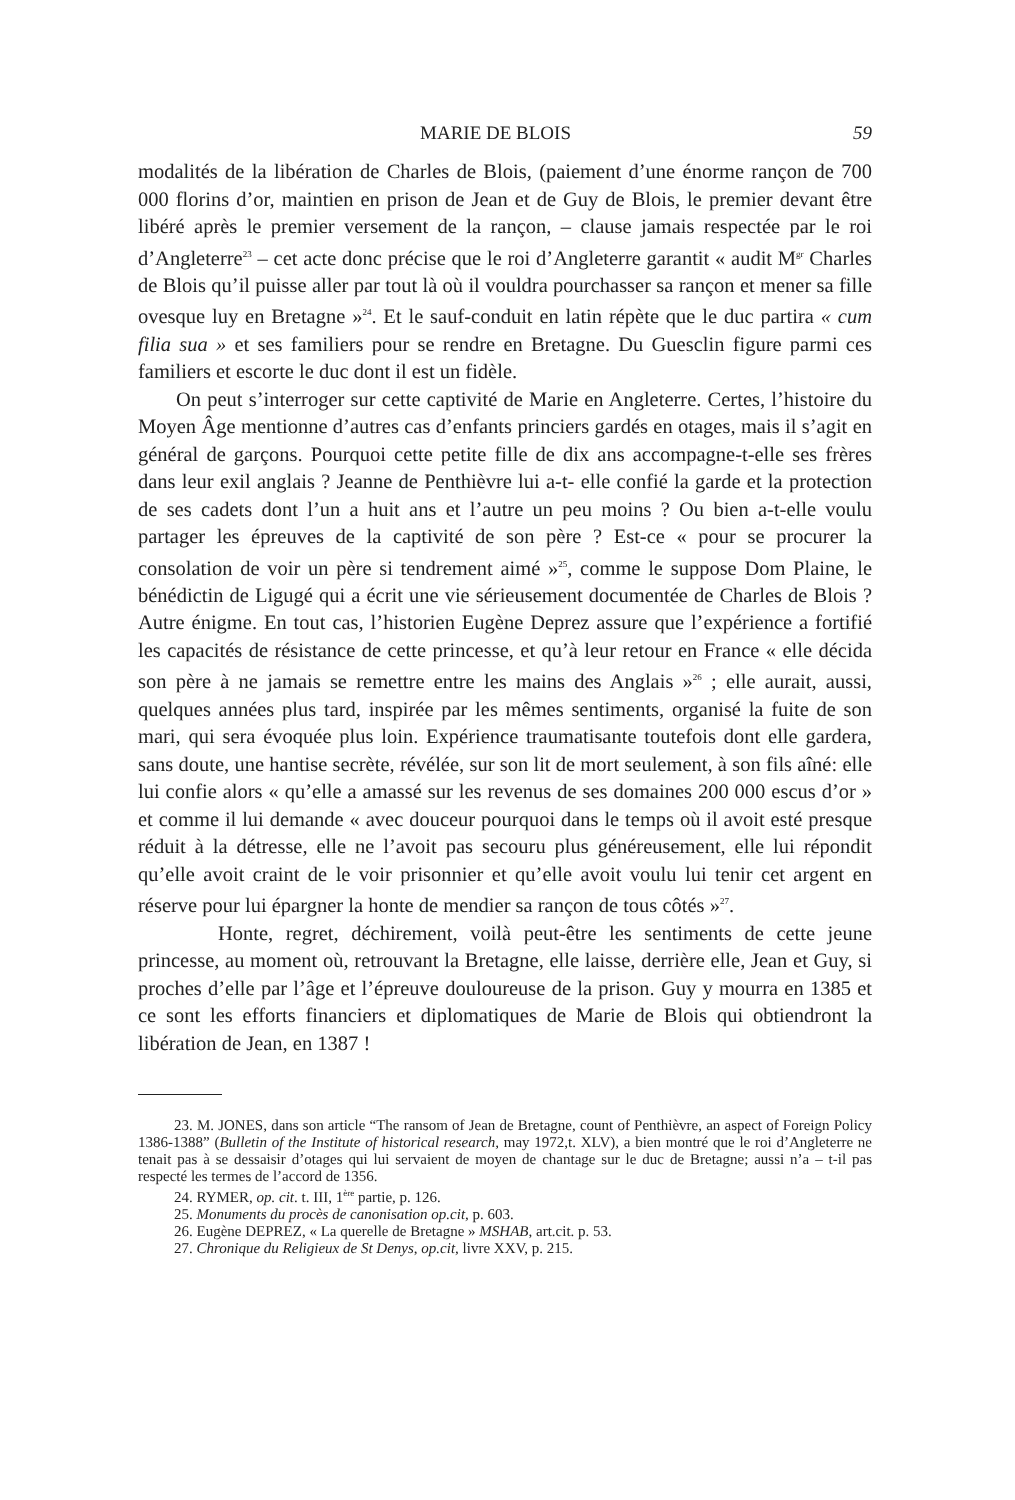MARIE DE BLOIS 59
modalités de la libération de Charles de Blois, (paiement d’une énorme rançon de 700 000 florins d’or, maintien en prison de Jean et de Guy de Blois, le premier devant être libéré après le premier versement de la rançon, – clause jamais respectée par le roi d’Angleterre<sup>23</sup> – cet acte donc précise que le roi d’Angleterre garantit « audit M<sup>gr</sup> Charles de Blois qu’il puisse aller par tout là où il vouldra pourchasser sa rançon et mener sa fille ovesque luy en Bretagne »<sup>24</sup>. Et le sauf-conduit en latin répète que le duc partira « cum filia sua » et ses familiers pour se rendre en Bretagne. Du Guesclin figure parmi ces familiers et escorte le duc dont il est un fidèle.
On peut s’interroger sur cette captivité de Marie en Angleterre. Certes, l’histoire du Moyen Âge mentionne d’autres cas d’enfants princiers gardés en otages, mais il s’agit en général de garçons. Pourquoi cette petite fille de dix ans accompagne-t-elle ses frères dans leur exil anglais ? Jeanne de Penthièvre lui a-t- elle confié la garde et la protection de ses cadets dont l’un a huit ans et l’autre un peu moins ? Ou bien a-t-elle voulu partager les épreuves de la captivité de son père ? Est-ce « pour se procurer la consolation de voir un père si tendrement aimé »<sup>25</sup>, comme le suppose Dom Plaine, le bénédictin de Ligugé qui a écrit une vie sérieusement documentée de Charles de Blois ? Autre énigme. En tout cas, l’historien Eugène Deprez assure que l’expérience a fortifié les capacités de résistance de cette princesse, et qu’à leur retour en France « elle décida son père à ne jamais se remettre entre les mains des Anglais »<sup>26</sup> ; elle aurait, aussi, quelques années plus tard, inspirée par les mêmes sentiments, organisé la fuite de son mari, qui sera évoquée plus loin. Expérience traumatisante toutefois dont elle gardera, sans doute, une hantise secrète, révélée, sur son lit de mort seulement, à son fils aîné: elle lui confie alors « qu’elle a amassé sur les revenus de ses domaines 200 000 escus d’or » et comme il lui demande « avec douceur pourquoi dans le temps où il avoit esté presque réduit à la détresse, elle ne l’avoit pas secouru plus généreusement, elle lui répondit qu’elle avoit craint de le voir prisonnier et qu’elle avoit voulu lui tenir cet argent en réserve pour lui épargner la honte de mendier sa rançon de tous côtés »<sup>27</sup>.
Honte, regret, déchirement, voilà peut-être les sentiments de cette jeune princesse, au moment où, retrouvant la Bretagne, elle laisse, derrière elle, Jean et Guy, si proches d’elle par l’âge et l’épreuve douloureuse de la prison. Guy y mourra en 1385 et ce sont les efforts financiers et diplomatiques de Marie de Blois qui obtiendront la libération de Jean, en 1387 !
23. M. JONES, dans son article “The ransom of Jean de Bretagne, count of Penthièvre, an aspect of Foreign Policy 1386-1388” (Bulletin of the Institute of historical research, may 1972,t. XLV), a bien montré que le roi d’Angleterre ne tenait pas à se dessaisir d’otages qui lui servaient de moyen de chantage sur le duc de Bretagne; aussi n’a – t-il pas respecté les termes de l’accord de 1356.
24. RYMER, op. cit. t. III, 1<sup>ère</sup> partie, p. 126.
25. Monuments du procès de canonisation op.cit, p. 603.
26. Eugène DEPREZ, « La querelle de Bretagne » MSHAB, art.cit. p. 53.
27. Chronique du Religieux de St Denys, op.cit, livre XXV, p. 215.